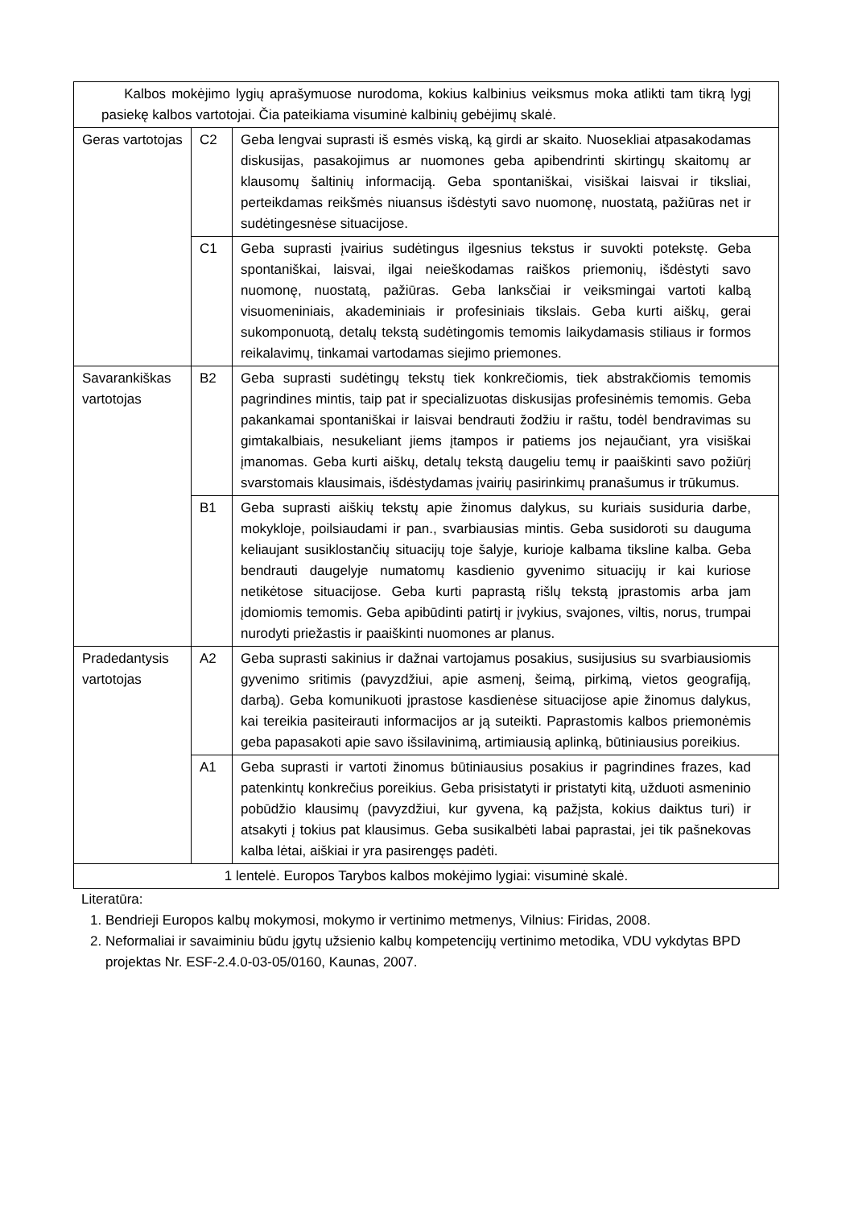| Kalbos mokėjimo lygių aprašymuose nurodoma, kokius kalbinius veiksmus moka atlikti tam tikrą lygį pasiekę kalbos vartotojai. Čia pateikiama visuminė kalbinių gebėjimų skalė. | | |
| Geras vartotojas | C2 | Geba lengvai suprasti iš esmės viską, ką girdi ar skaito. Nuosekliai atpasakodamas diskusijas, pasakojimus ar nuomones geba apibendrinti skirtingų skaitomų ar klausomų šaltinių informaciją. Geba spontaniškai, visiškai laisvai ir tiksliai, perteikdamas reikšmės niuansus išdėstyti savo nuomonę, nuostatą, pažiūras net ir sudėtingesnėse situacijose. |
| | C1 | Geba suprasti įvairius sudėtingus ilgesnius tekstus ir suvokti potekstę. Geba spontaniškai, laisvai, ilgai neieškodamas raiškos priemonių, išdėstyti savo nuomonę, nuostatą, pažiūras. Geba lanksčiai ir veiksmingai vartoti kalbą visuomeniniais, akademiniais ir profesiniais tikslais. Geba kurti aiškų, gerai sukomponuotą, detalų tekstą sudėtingomis temomis laikydamasis stiliaus ir formos reikalavimų, tinkamai vartodamas siejimo priemones. |
| Savarankiškas vartotojas | B2 | Geba suprasti sudėtingų tekstų tiek konkrečiomis, tiek abstrakčiomis temomis pagrindines mintis, taip pat ir specializuotas diskusijas profesinėmis temomis. Geba pakankamai spontaniškai ir laisvai bendrauti žodžiu ir raštu, todėl bendravimas su gimtakalbiais, nesukeliant jiems įtampos ir patiems jos nejaučiant, yra visiškai įmanomas. Geba kurti aiškų, detalų tekstą daugeliu temų ir paaiškinti savo požiūrį svarstomais klausimais, išdėstydamas įvairių pasirinkimų pranašumus ir trūkumus. |
| | B1 | Geba suprasti aiškių tekstų apie žinomus dalykus, su kuriais susiduria darbe, mokykloje, poilsiaudami ir pan., svarbiausias mintis. Geba susidoroti su dauguma keliaujant susiklostančių situacijų toje šalyje, kurioje kalbama tiksline kalba. Geba bendrauti daugelyje numatomų kasdienio gyvenimo situacijų ir kai kuriose netikėtose situacijose. Geba kurti paprastą rišlų tekstą įprastomis arba jam įdomiomis temomis. Geba apibūdinti patirtį ir įvykius, svajones, viltis, norus, trumpai nurodyti priežastis ir paaiškinti nuomones ar planus. |
| Pradedantysis vartotojas | A2 | Geba suprasti sakinius ir dažnai vartojamus posakius, susijusius su svarbiausiomis gyvenimo sritimis (pavyzdžiui, apie asmenį, šeimą, pirkimą, vietos geografiją, darbą). Geba komunikuoti įprastose kasdienėse situacijose apie žinomus dalykus, kai tereikia pasiteirauti informacijos ar ją suteikti. Paprastomis kalbos priemonėmis geba papasakoti apie savo išsilavinimą, artimiausią aplinką, būtiniausius poreikius. |
| | A1 | Geba suprasti ir vartoti žinomus būtiniausius posakius ir pagrindines frazes, kad patenkintų konkrečius poreikius. Geba prisistatyti ir pristatyti kitą, užduoti asmeninio pobūdžio klausimų (pavyzdžiui, kur gyvena, ką pažįsta, kokius daiktus turi) ir atsakyti į tokius pat klausimus. Geba susikalbėti labai paprastai, jei tik pašnekovas kalba lėtai, aiškiai ir yra pasirengęs padėti. |
| 1 lentelė. Europos Tarybos kalbos mokėjimo lygiai: visuminė skalė. | | |
Literatūra:
1. Bendrieji Europos kalbų mokymosi, mokymo ir vertinimo metmenys, Vilnius: Firidas, 2008.
2. Neformaliai ir savaiminiu būdu įgytų užsienio kalbų kompetencijų vertinimo metodika, VDU vykdytas BPD projektas Nr. ESF-2.4.0-03-05/0160, Kaunas, 2007.